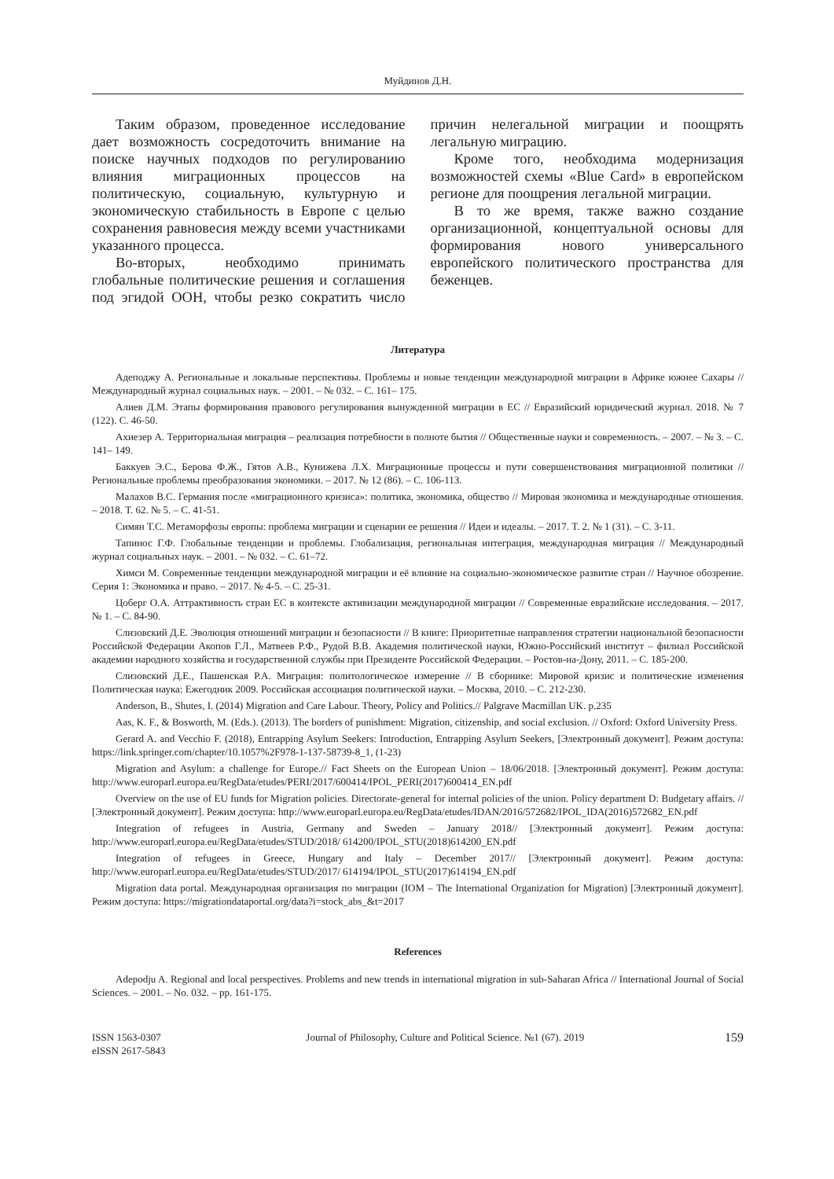Муйдинов Д.Н.
Таким образом, проведенное исследование дает возможность сосредоточить внимание на поиске научных подходов по регулированию влияния миграционных процессов на политическую, социальную, культурную и экономическую стабильность в Европе с целью сохранения равновесия между всеми участниками указанного процесса.
Во-вторых, необходимо принимать глобальные политические решения и соглашения под эгидой ООН, чтобы резко сократить число причин нелегальной миграции и поощрять легальную миграцию.
Кроме того, необходима модернизация возможностей схемы «Blue Card» в европейском регионе для поощрения легальной миграции.
В то же время, также важно создание организационной, концептуальной основы для формирования нового универсального европейского политического пространства для беженцев.
Литература
Адеподжу А. Региональные и локальные перспективы. Проблемы и новые тенденции международной миграции в Африке южнее Сахары // Международный журнал социальных наук. – 2001. – № 032. – С. 161– 175.
Алиев Д.М. Этапы формирования правового регулирования вынужденной миграции в ЕС // Евразийский юридический журнал. 2018. № 7 (122). С. 46-50.
Ахиезер А. Территориальная миграция – реализация потребности в полноте бытия // Общественные науки и современность. – 2007. – № 3. – С. 141– 149.
Баккуев Э.С., Берова Ф.Ж., Гятов А.В., Кунижева Л.Х. Миграционные процессы и пути совершенствования миграционной политики // Региональные проблемы преобразования экономики. – 2017. № 12 (86). – С. 106-113.
Малахов В.С. Германия после «миграционного кризиса»: политика, экономика, общество // Мировая экономика и международные отношения. – 2018. Т. 62. № 5. – С. 41-51.
Симян Т.С. Метаморфозы европы: проблема миграции и сценарии ее решения // Идеи и идеалы. – 2017. Т. 2. № 1 (31). – С. 3-11.
Тапинос Г.Ф. Глобальные тенденции и проблемы. Глобализация, региональная интеграция, международная миграция // Международный журнал социальных наук. – 2001. – № 032. – С. 61–72.
Химси М. Современные тенденции международной миграции и её влияние на социально-экономическое развитие стран // Научное обозрение. Серия 1: Экономика и право. – 2017. № 4-5. – С. 25-31.
Цоберг О.А. Аттрактивность стран ЕС в контексте активизации международной миграции // Современные евразийские исследования. – 2017. № 1. – С. 84-90.
Слизовский Д.Е. Эволюция отношений миграции и безопасности // В книге: Приоритетные направления стратегии национальной безопасности Российской Федерации Акопов Г.Л., Матвеев Р.Ф., Рудой В.В. Академия политической науки, Южно-Российский институт – филиал Российской академии народного хозяйства и государственной службы при Президенте Российской Федерации. – Ростов-на-Дону, 2011. – С. 185-200.
Слизовский Д.Е., Пашенская Р.А. Миграция: политологическое измерение // В сборнике: Мировой кризис и политические изменения Политическая наука: Ежегодник 2009. Российская ассоциация политической науки. – Москва, 2010. – С. 212-230.
Anderson, B., Shutes, I. (2014) Migration and Care Labour. Theory, Policy and Politics.// Palgrave Macmillan UK. p.235
Aas, K. F., & Bosworth, M. (Eds.). (2013). The borders of punishment: Migration, citizenship, and social exclusion. // Oxford: Oxford University Press.
Gerard A. and Vecchio F. (2018), Entrapping Asylum Seekers: Introduction, Entrapping Asylum Seekers, [Электронный документ]. Режим доступа: https://link.springer.com/chapter/10.1057%2F978-1-137-58739-8_1, (1-23)
Migration and Asylum: a challenge for Europe.// Fact Sheets on the European Union – 18/06/2018. [Электронный документ]. Режим доступа: http://www.europarl.europa.eu/RegData/etudes/PERI/2017/600414/IPOL_PERI(2017)600414_EN.pdf
Overview on the use of EU funds for Migration policies. Directorate-general for internal policies of the union. Policy department D: Budgetary affairs. // [Электронный документ]. Режим доступа: http://www.europarl.europa.eu/RegData/etudes/IDAN/2016/572682/IPOL_IDA(2016)572682_EN.pdf
Integration of refugees in Austria, Germany and Sweden – January 2018// [Электронный документ]. Режим доступа: http://www.europarl.europa.eu/RegData/etudes/STUD/2018/ 614200/IPOL_STU(2018)614200_EN.pdf
Integration of refugees in Greece, Hungary and Italy – December 2017// [Электронный документ]. Режим доступа: http://www.europarl.europa.eu/RegData/etudes/STUD/2017/ 614194/IPOL_STU(2017)614194_EN.pdf
Migration data portal. Международная организация по миграции (IOM – The International Organization for Migration) [Электронный документ]. Режим доступа: https://migrationdataportal.org/data?i=stock_abs_&t=2017
References
Adepodju A. Regional and local perspectives. Problems and new trends in international migration in sub-Saharan Africa // International Journal of Social Sciences. – 2001. – No. 032. – pp. 161-175.
ISSN 1563-0307
eISSN 2617-5843
Journal of Philosophy, Culture and Political Science. №1 (67). 2019
159